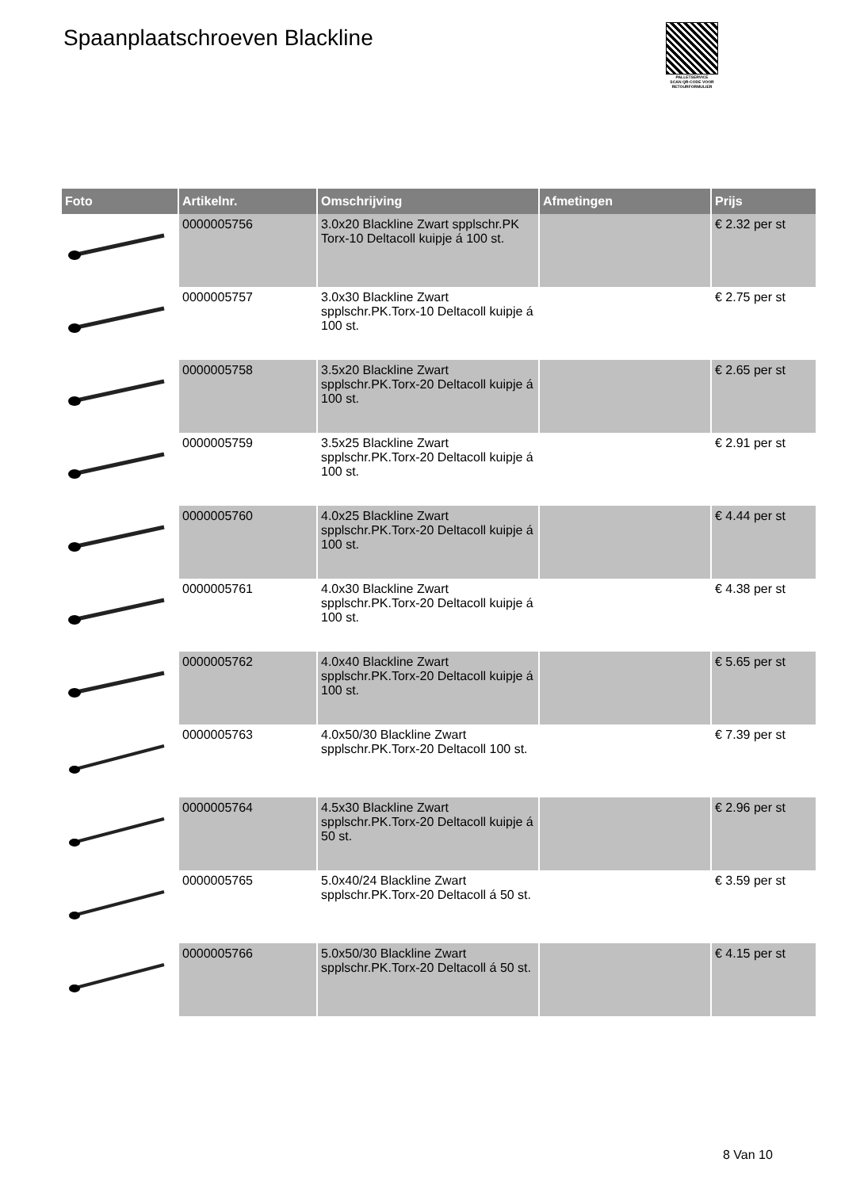Spaanplaatschroeven Blackline
PALLETSERVICE
SCAN QR-CODE VOOR RETOURFORMULIER
| Foto | Artikelnr. | Omschrijving | Afmetingen | Prijs |
| --- | --- | --- | --- | --- |
| | 0000005756 | 3.0x20 Blackline Zwart spplschr.PK Torx-10 Deltacoll kuipje á 100 st. | | € 2.32 per st |
| | 0000005757 | 3.0x30 Blackline Zwart spplschr.PK.Torx-10 Deltacoll kuipje á 100 st. | | € 2.75 per st |
| | 0000005758 | 3.5x20 Blackline Zwart spplschr.PK.Torx-20 Deltacoll kuipje á 100 st. | | € 2.65 per st |
| | 0000005759 | 3.5x25 Blackline Zwart spplschr.PK.Torx-20 Deltacoll kuipje á 100 st. | | € 2.91 per st |
| | 0000005760 | 4.0x25 Blackline Zwart spplschr.PK.Torx-20 Deltacoll kuipje á 100 st. | | € 4.44 per st |
| | 0000005761 | 4.0x30 Blackline Zwart spplschr.PK.Torx-20 Deltacoll kuipje á 100 st. | | € 4.38 per st |
| | 0000005762 | 4.0x40 Blackline Zwart spplschr.PK.Torx-20 Deltacoll kuipje á 100 st. | | € 5.65 per st |
| | 0000005763 | 4.0x50/30 Blackline Zwart spplschr.PK.Torx-20 Deltacoll 100 st. | | € 7.39 per st |
| | 0000005764 | 4.5x30 Blackline Zwart spplschr.PK.Torx-20 Deltacoll kuipje á 50 st. | | € 2.96 per st |
| | 0000005765 | 5.0x40/24 Blackline Zwart spplschr.PK.Torx-20 Deltacoll á 50 st. | | € 3.59 per st |
| | 0000005766 | 5.0x50/30 Blackline Zwart spplschr.PK.Torx-20 Deltacoll á 50 st. | | € 4.15 per st |
8 Van 10